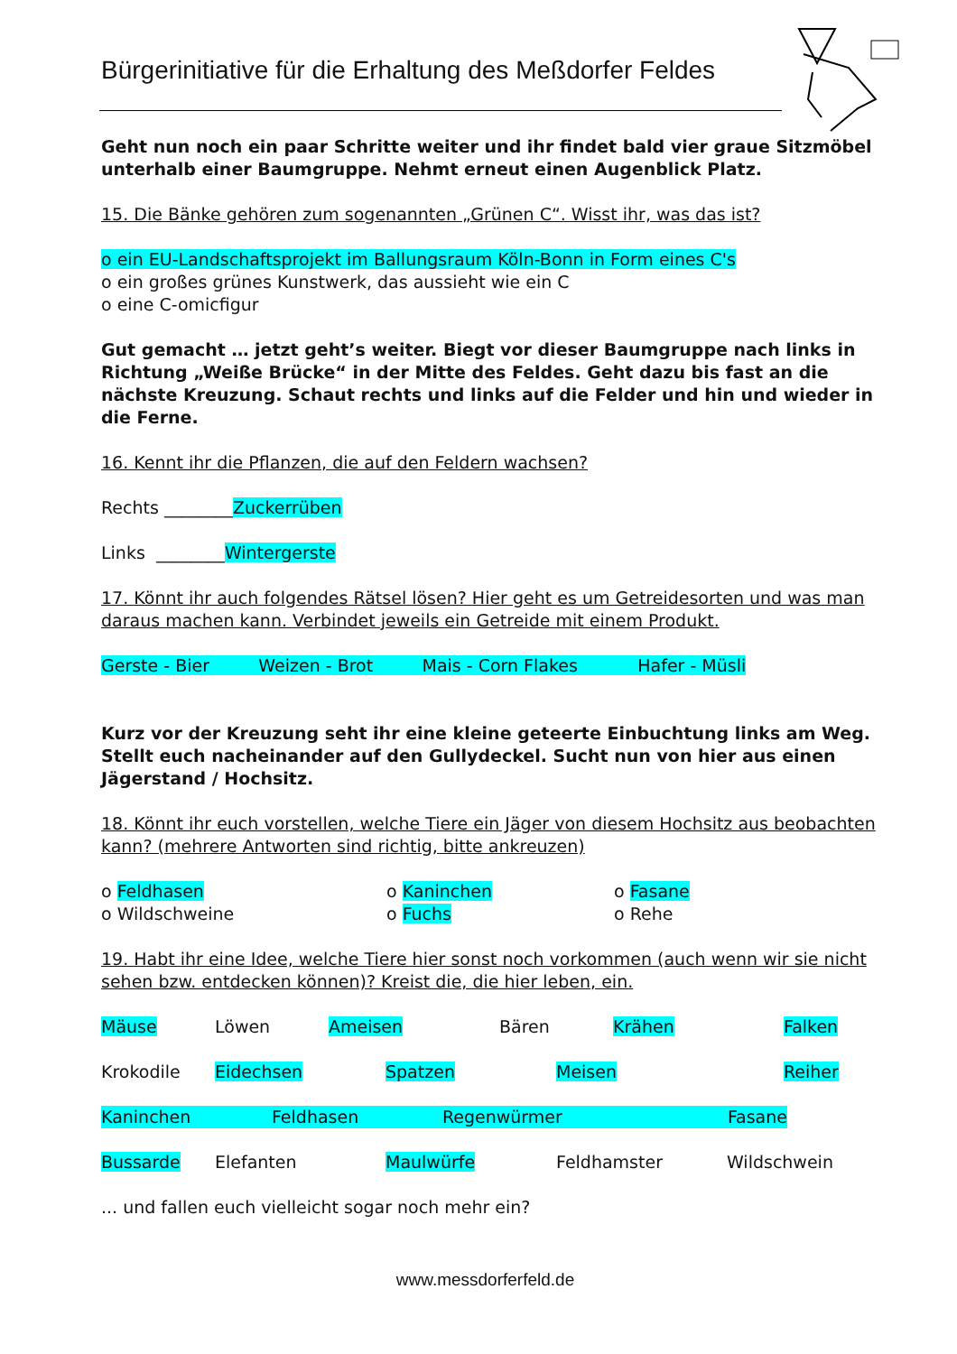Bürgerinitiative für die Erhaltung des Meßdorfer Feldes
Geht nun noch ein paar Schritte weiter und ihr findet bald vier graue Sitzmöbel unterhalb einer Baumgruppe. Nehmt erneut einen Augenblick Platz.
15. Die Bänke gehören zum sogenannten „Grünen C“. Wisst ihr, was das ist?
o ein EU-Landschaftsprojekt im Ballungsraum Köln-Bonn in Form eines C's
o ein großes grünes Kunstwerk, das aussieht wie ein C
o eine C-omicfigur
Gut gemacht … jetzt geht’s weiter. Biegt vor dieser Baumgruppe nach links in Richtung „Weiße Brücke“ in der Mitte des Feldes. Geht dazu bis fast an die nächste Kreuzung. Schaut rechts und links auf die Felder und hin und wieder in die Ferne.
16. Kennt ihr die Pflanzen, die auf den Feldern wachsen?
Rechts ________Zuckerrüben
Links ________Wintergerste
17. Könnt ihr auch folgendes Rätsel lösen? Hier geht es um Getreidesorten und was man daraus machen kann. Verbindet jeweils ein Getreide mit einem Produkt.
Gerste - Bier Weizen - Brot Mais - Corn Flakes Hafer - Müsli
Kurz vor der Kreuzung seht ihr eine kleine geteerte Einbuchtung links am Weg. Stellt euch nacheinander auf den Gullydeckel. Sucht nun von hier aus einen Jägerstand / Hochsitz.
18. Könnt ihr euch vorstellen, welche Tiere ein Jäger von diesem Hochsitz aus beobachten kann? (mehrere Antworten sind richtig, bitte ankreuzen)
o Feldhasen
o Wildschweine
o Kaninchen
o Fuchs
o Fasane
o Rehe
19. Habt ihr eine Idee, welche Tiere hier sonst noch vorkommen (auch wenn wir sie nicht sehen bzw. entdecken können)? Kreist die, die hier leben, ein.
Mäuse Löwen Ameisen Bären Krähen Falken
Krokodile Eidechsen Spatzen Meisen Reiher
Kaninchen Feldhasen Regenwürmer Fasane
Bussarde Elefanten Maulwürfe Feldhamster Wildschwein
... und fallen euch vielleicht sogar noch mehr ein?
www.messdorferfeld.de